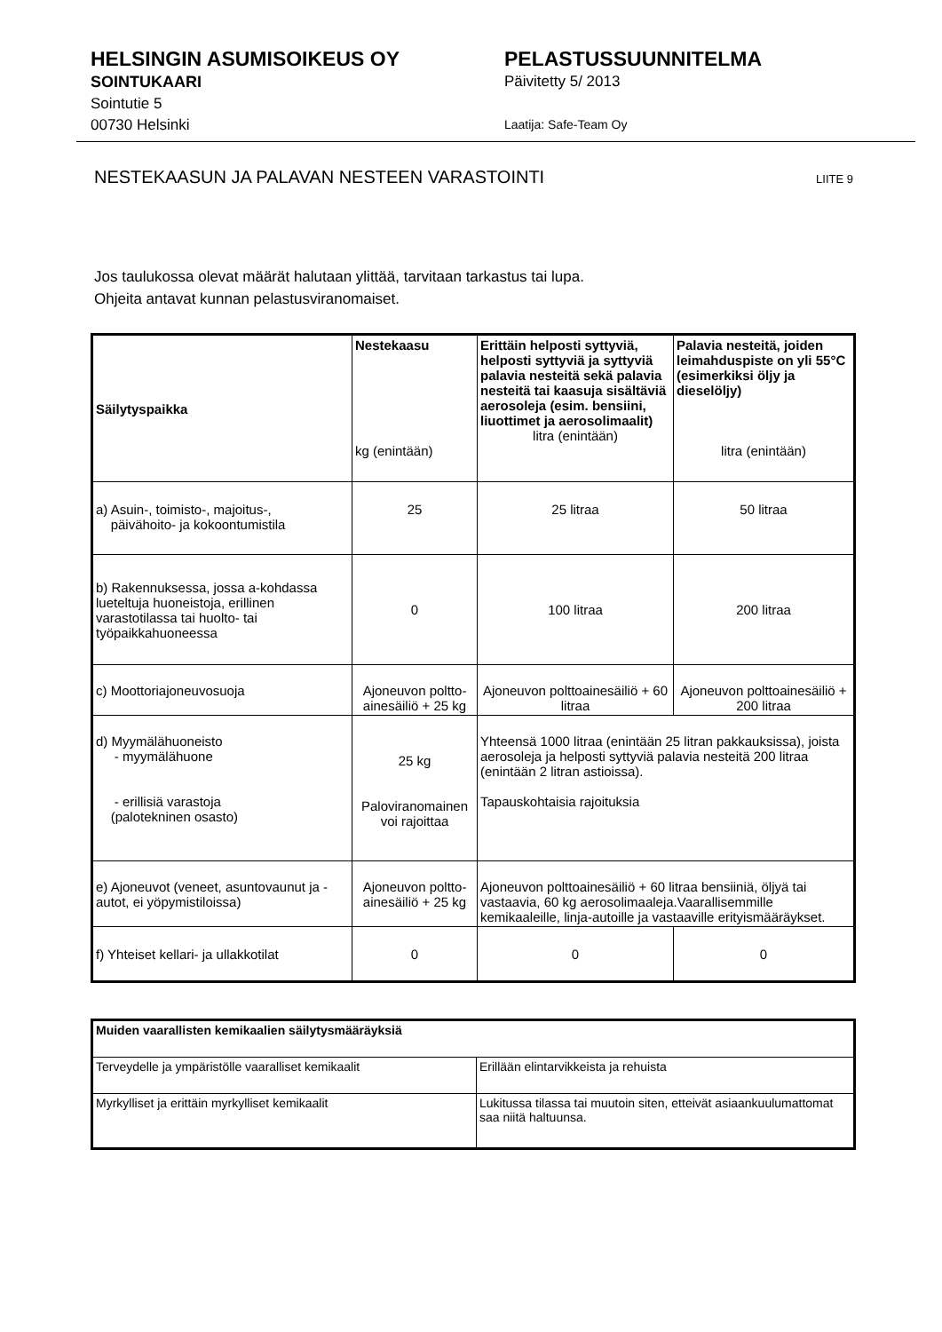HELSINGIN ASUMISOIKEUS OY
SOINTUKAARI
Sointutie 5
00730 Helsinki
PELASTUSSUUNNITELMA
Päivitetty 5/ 2013
Laatija: Safe-Team Oy
NESTEKAASUN JA PALAVAN NESTEEN VARASTOINTI LIITE 9
Jos taulukossa olevat määrät halutaan ylittää, tarvitaan tarkastus tai lupa.
Ohjeita antavat kunnan pelastusviranomaiset.
| Säilytyspaikka | Nestekaasu kg (enintään) | Erittäin helposti syttyviä, helposti syttyviä ja syttyviä palavia nesteitä sekä palavia nesteitä tai kaasuja sisältäviä aerosoleja (esim. bensiini, liuottimet ja aerosolimaalit) litra (enintään) | Palavia nesteitä, joiden leimahduspiste on yli 55°C (esimerkiksi öljy ja dieselöljy) litra (enintään) |
| --- | --- | --- | --- |
| a) Asuin-, toimisto-, majoitus-, päivähoito- ja kokoontumistila | 25 | 25 litraa | 50 litraa |
| b) Rakennuksessa, jossa a-kohdassa lueteltuja huoneistoja, erillinen varastotilassa tai huolto- tai työpaikkahuoneessa | 0 | 100 litraa | 200 litraa |
| c) Moottoriajoneuvosuoja | Ajoneuvon poltto-ainesäiliö + 25 kg | Ajoneuvon polttoainesäiliö + 60 litraa | Ajoneuvon polttoainesäiliö + 200 litraa |
| d) Myymälähuoneisto - myymälähuone - erillisiä varastoja (palotekninen osasto) | 25 kg Paloviranomainen voi rajoittaa | Yhteensä 1000 litraa (enintään 25 litran pakkauksissa), joista aerosoleja ja helposti syttyviä palavia nesteitä 200 litraa (enintään 2 litran astioissa). Tapauskohtaisia rajoituksia | |
| e) Ajoneuvot (veneet, asuntovaunut ja -autot, ei yöpymistiloissa) | Ajoneuvon poltto-ainesäiliö + 25 kg | Ajoneuvon polttoainesäiliö + 60 litraa bensiiniä, öljyä tai vastaavia, 60 kg aerosolimaaleja.Vaarallisemmille kemikaaleille, linja-autoille ja vastaaville erityismääräykset. | |
| f) Yhteiset kellari- ja ullakkotilat | 0 | 0 | 0 |
| Muiden vaarallisten kemikaalien säilytysmääräyksiä | |
| Terveydelle ja ympäristölle vaaralliset kemikaalit | Erillään elintarvikkeista ja rehuista |
| Myrkylliset ja erittäin myrkylliset kemikaalit | Lukitussa tilassa tai muutoin siten, etteivät asiaankuulumattomat saa niitä haltuunsa. |